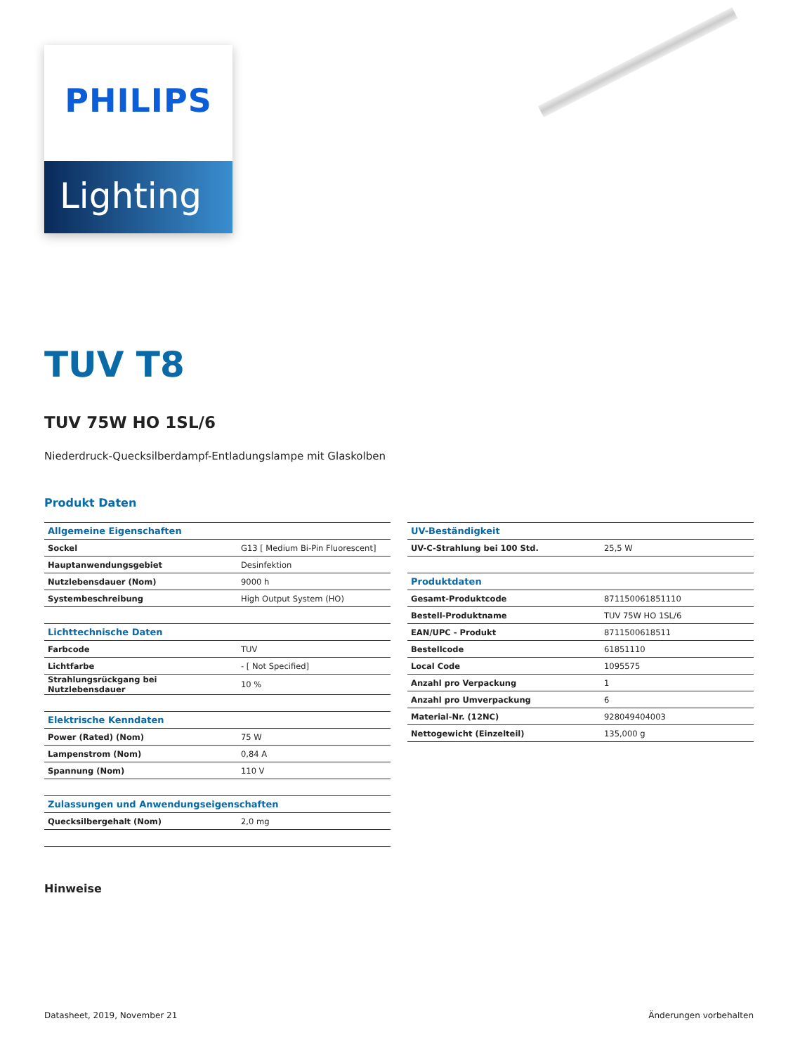PHILIPS
Lighting
TUV T8
TUV 75W HO 1SL/6
Niederdruck-Quecksilberdampf-Entladungslampe mit Glaskolben
Produkt Daten
| Allgemeine Eigenschaften | |
| --- | --- |
| Sockel | G13 [ Medium Bi-Pin Fluorescent] |
| Hauptanwendungsgebiet | Desinfektion |
| Nutzlebensdauer (Nom) | 9000 h |
| Systembeschreibung | High Output System (HO) |
| Lichttechnische Daten | |
| Farbcode | TUV |
| Lichtfarbe | - [ Not Specified] |
| Strahlungsrückgang bei Nutzlebensdauer | 10 % |
| Elektrische Kenndaten | |
| Power (Rated) (Nom) | 75 W |
| Lampenstrom (Nom) | 0,84 A |
| Spannung (Nom) | 110 V |
| Zulassungen und Anwendungseigenschaften | |
| Quecksilbergehalt (Nom) | 2,0 mg |
| UV-Beständigkeit | |
| --- | --- |
| UV-C-Strahlung bei 100 Std. | 25,5 W |
| Produktdaten | |
| Gesamt-Produktcode | 871150061851110 |
| Bestell-Produktname | TUV 75W HO 1SL/6 |
| EAN/UPC - Produkt | 8711500618511 |
| Bestellcode | 61851110 |
| Local Code | 1095575 |
| Anzahl pro Verpackung | 1 |
| Anzahl pro Umverpackung | 6 |
| Material-Nr. (12NC) | 928049404003 |
| Nettogewicht (Einzelteil) | 135,000 g |
Hinweise
Datasheet, 2019, November 21 Änderungen vorbehalten